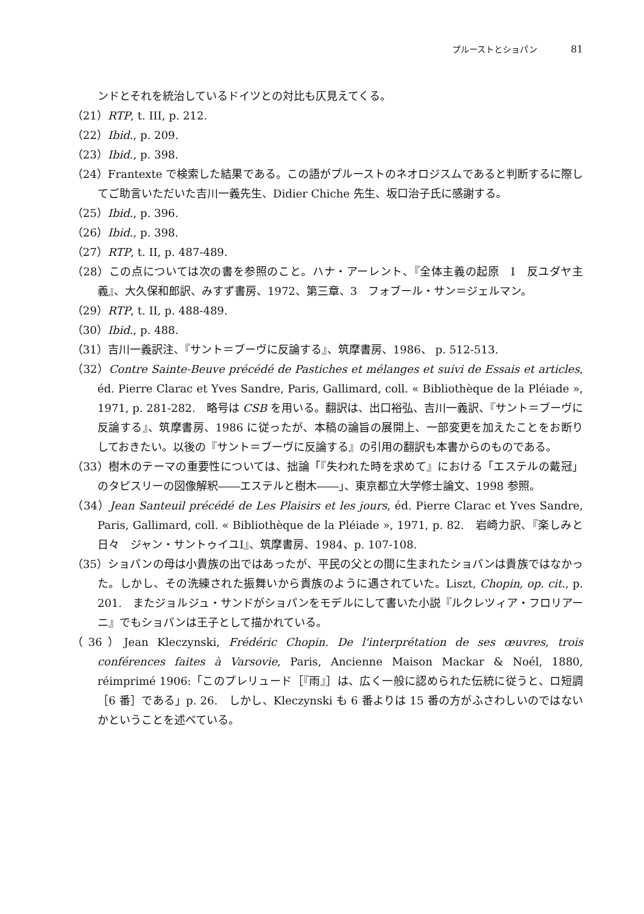プルーストとショパン 81
ンドとそれを統治しているドイツとの対比も仄見えてくる。
（21）RTP, t. III, p. 212.
（22）Ibid., p. 209.
（23）Ibid., p. 398.
（24）Frantexte で検索した結果である。この語がプルーストのネオロジスムであると判断するに際してご助言いただいた吉川一義先生、Didier Chiche 先生、坂口治子氏に感謝する。
（25）Ibid., p. 396.
（26）Ibid., p. 398.
（27）RTP, t. II, p. 487-489.
（28）この点については次の書を参照のこと。ハナ・アーレント、『全体主義の起原　I　反ユダヤ主義』、大久保和郎訳、みすず書房、1972、第三章、3　フォブール・サン＝ジェルマン。
（29）RTP, t. II, p. 488-489.
（30）Ibid., p. 488.
（31）吉川一義訳注、『サント＝ブーヴに反論する』、筑摩書房、1986、 p. 512-513.
（32）Contre Sainte-Beuve précédé de Pastiches et mélanges et suivi de Essais et articles, éd. Pierre Clarac et Yves Sandre, Paris, Gallimard, coll. « Bibliothèque de la Pléiade », 1971, p. 281-282.　略号は CSB を用いる。翻訳は、出口裕弘、吉川一義訳、『サント＝ブーヴに反論する』、筑摩書房、1986 に従ったが、本稿の論旨の展開上、一部変更を加えたことをお断りしておきたい。以後の『サント＝ブーヴに反論する』の引用の翻訳も本書からのものである。
（33）樹木のテーマの重要性については、拙論「『失われた時を求めて』における「エステルの戴冠」のタピスリーの図像解釈――エステルと樹木――」、東京都立大学修士論文、1998 参照。
（34）Jean Santeuil précédé de Les Plaisirs et les jours, éd. Pierre Clarac et Yves Sandre, Paris, Gallimard, coll. « Bibliothèque de la Pléiade », 1971, p. 82.　岩崎力訳、『楽しみと日々　ジャン・サントゥイユI』、筑摩書房、1984、p. 107-108.
（35）ショパンの母は小貴族の出ではあったが、平民の父との間に生まれたショパンは貴族ではなかった。しかし、その洗練された振舞いから貴族のように遇されていた。Liszt, Chopin, op. cit., p. 201.　またジョルジュ・サンドがショパンをモデルにして書いた小説『ルクレツィア・フロリアーニ』でもショパンは王子として描かれている。
（36）Jean Kleczynski, Frédéric Chopin. De l'interprétation de ses œuvres, trois conférences faites à Varsovie, Paris, Ancienne Maison Mackar & Noél, 1880, réimprimé 1906:「このプレリュード［『雨』］は、広く一般に認められた伝統に従うと、ロ短調［6 番］である」p. 26.　しかし、Kleczynski も 6 番よりは 15 番の方がふさわしいのではないかということを述べている。